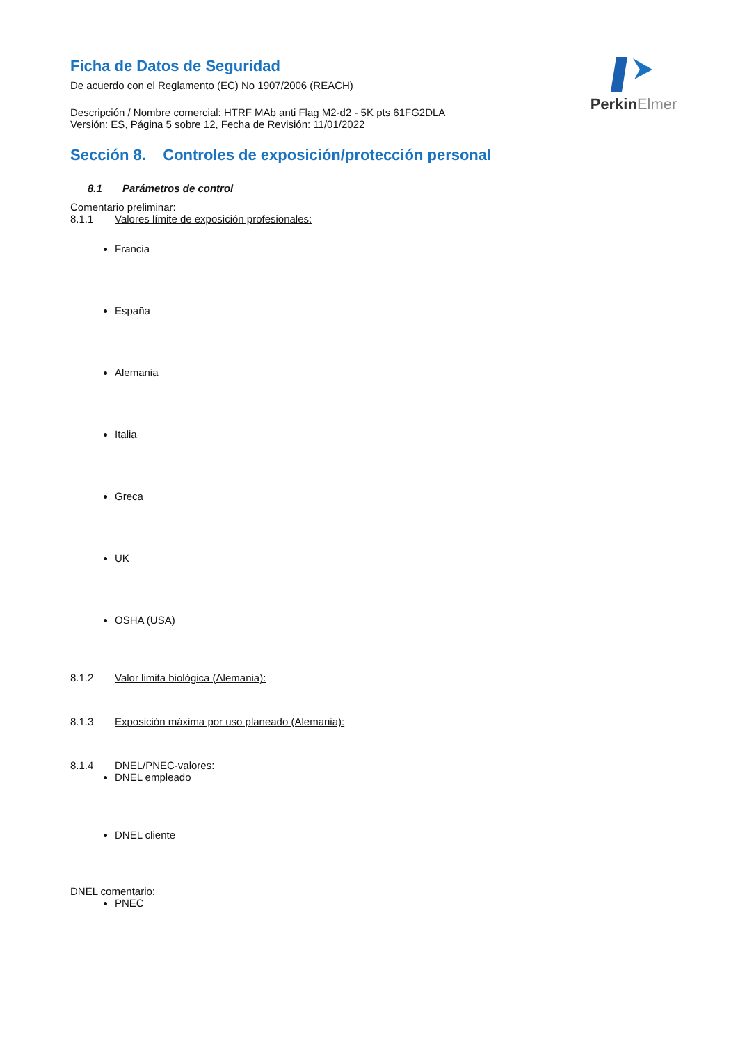PerkinElmer
Ficha de Datos de Seguridad
De acuerdo con el Reglamento (EC) No 1907/2006 (REACH)
Descripción / Nombre comercial: HTRF MAb anti Flag M2-d2 - 5K pts 61FG2DLA
Versión: ES, Página 5 sobre 12, Fecha de Revisión: 11/01/2022
Sección 8. Controles de exposición/protección personal
8.1 Parámetros de control
Comentario preliminar:
8.1.1 Valores límite de exposición profesionales:
Francia
España
Alemania
Italia
Greca
UK
OSHA (USA)
8.1.2 Valor limita biológica (Alemania):
8.1.3 Exposición máxima por uso planeado (Alemania):
8.1.4 DNEL/PNEC-valores:
DNEL empleado
DNEL cliente
DNEL comentario:
PNEC